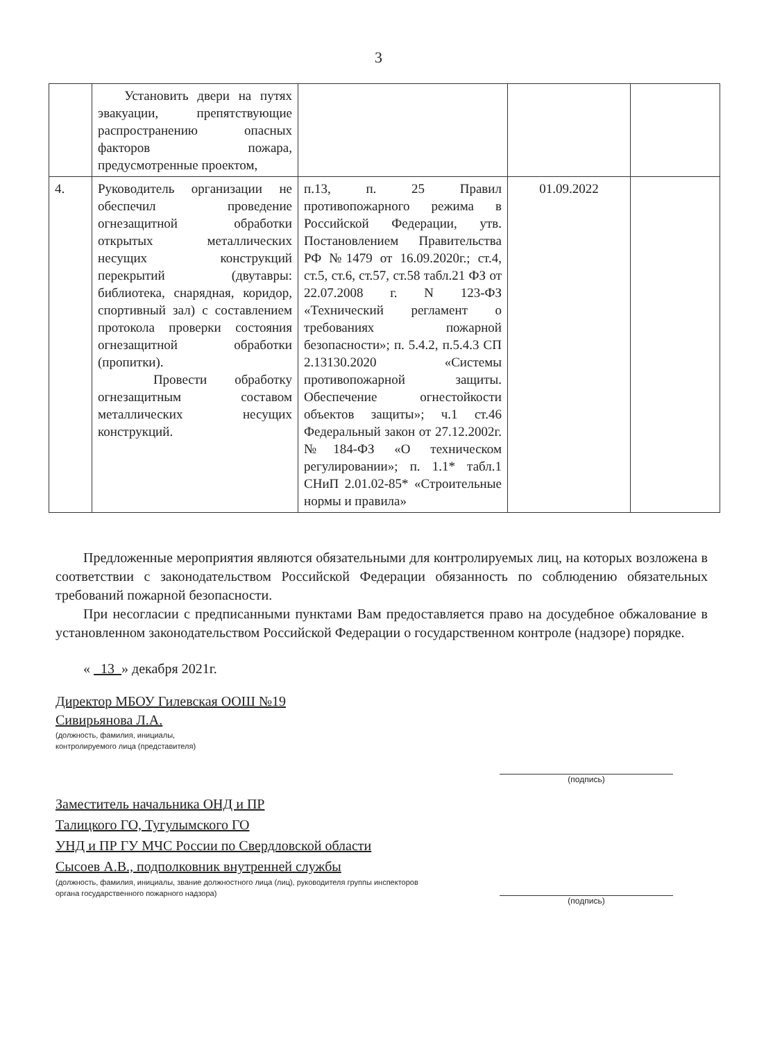3
| | Установить двери на путях эвакуации, препятствующие распространению опасных факторов пожара, предусмотренные проектом, | | | |
| 4. | Руководитель организации не обеспечил проведение огнезащитной обработки открытых металлических несущих конструкций перекрытий (двутавры: библиотека, снарядная, коридор, спортивный зал) с составлением протокола проверки состояния огнезащитной обработки (пропитки). Провести обработку огнезащитным составом металлических несущих конструкций. | п.13, п. 25 Правил противопожарного режима в Российской Федерации, утв. Постановлением Правительства РФ №1479 от 16.09.2020г.; ст.4, ст.5, ст.6, ст.57, ст.58 табл.21 ФЗ от 22.07.2008 г. N 123-ФЗ «Технический регламент о требованиях пожарной безопасности»; п. 5.4.2, п.5.4.3 СП 2.13130.2020 «Системы противопожарной защиты. Обеспечение огнестойкости объектов защиты»; ч.1 ст.46 Федеральный закон от 27.12.2002г. №184-ФЗ «О техническом регулировании»; п. 1.1* табл.1 СНиП 2.01.02-85* «Строительные нормы и правила» | 01.09.2022 | |
Предложенные мероприятия являются обязательными для контролируемых лиц, на которых возложена в соответствии с законодательством Российской Федерации обязанность по соблюдению обязательных требований пожарной безопасности.
При несогласии с предписанными пунктами Вам предоставляется право на досудебное обжалование в установленном законодательством Российской Федерации о государственном контроле (надзоре) порядке.
« 13 » декабря 2021г.
Директор МБОУ Гилевская ООШ №19
Сивирьянова Л.А.
(должность, фамилия, инициалы,
контролируемого лица (представителя)
Заместитель начальника ОНД и ПР
Талицкого ГО, Тугулымского ГО
УНД и ПР ГУ МЧС России по Свердловской области
Сысоев А.В., подполковник внутренней службы
(должность, фамилия, инициалы, звание должностного лица (лиц), руководителя группы инспекторов
органа государственного пожарного надзора)
(подпись)
(подпись)